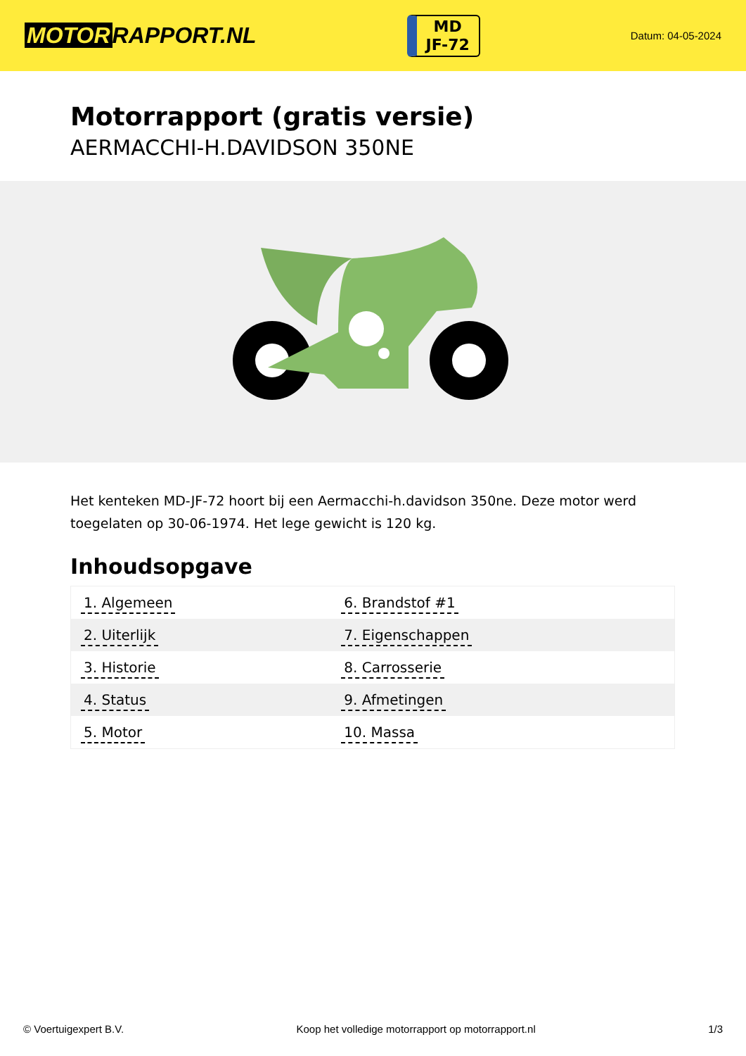MOTOR RAPPORT.NL
MD
JF-72
Datum: 04-05-2024
Motorrapport (gratis versie)
AERMACCHI-H.DAVIDSON 350NE
Het kenteken MD-JF-72 hoort bij een Aermacchi-h.davidson 350ne. Deze motor werd toegelaten op 30-06-1974. Het lege gewicht is 120 kg.
Inhoudsopgave
| 1. Algemeen | 6. Brandstof #1 |
| 2. Uiterlijk | 7. Eigenschappen |
| 3. Historie | 8. Carrosserie |
| 4. Status | 9. Afmetingen |
| 5. Motor | 10. Massa |
© Voertuigexpert B.V. Koop het volledige motorrapport op motorrapport.nl 1/3